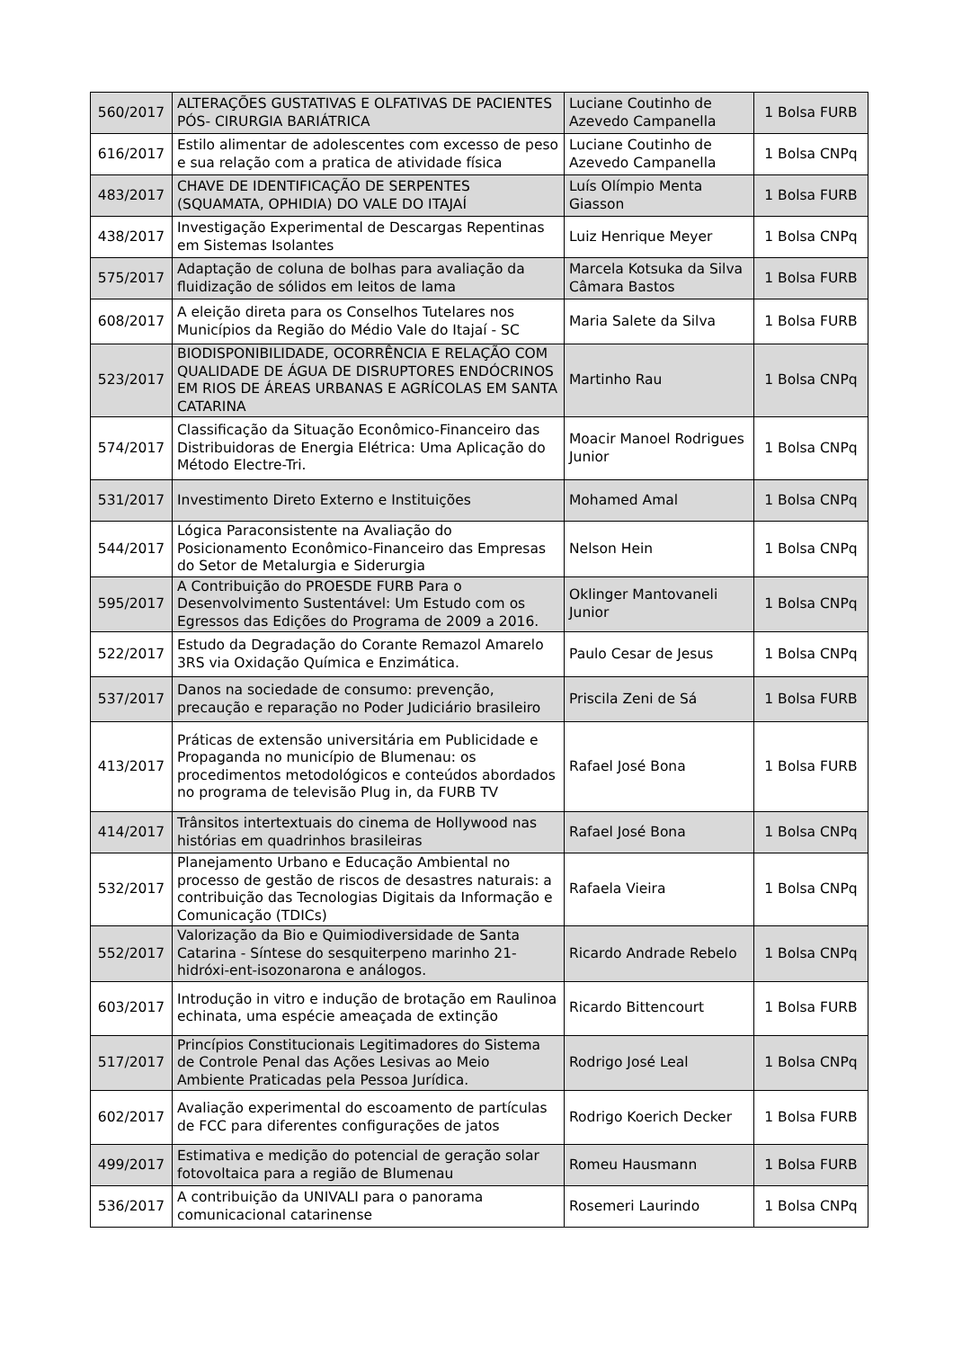| 560/2017 | ALTERAÇÕES GUSTATIVAS E OLFATIVAS DE PACIENTES PÓS- CIRURGIA BARIÁTRICA | Luciane Coutinho de Azevedo Campanella | 1 Bolsa FURB |
| 616/2017 | Estilo alimentar de adolescentes com excesso de peso e sua relação com a pratica de atividade física | Luciane Coutinho de Azevedo Campanella | 1 Bolsa CNPq |
| 483/2017 | CHAVE DE IDENTIFICAÇÃO DE SERPENTES (SQUAMATA, OPHIDIA) DO VALE DO ITAJAÍ | Luís Olímpio Menta Giasson | 1 Bolsa FURB |
| 438/2017 | Investigação Experimental de Descargas Repentinas em Sistemas Isolantes | Luiz Henrique Meyer | 1 Bolsa CNPq |
| 575/2017 | Adaptação de coluna de bolhas para avaliação da fluidização de sólidos em leitos de lama | Marcela Kotsuka da Silva Câmara Bastos | 1 Bolsa FURB |
| 608/2017 | A eleição direta para os Conselhos Tutelares nos Municípios da Região do Médio Vale do Itajaí - SC | Maria Salete da Silva | 1 Bolsa FURB |
| 523/2017 | BIODISPONIBILIDADE, OCORRÊNCIA E RELAÇÃO COM QUALIDADE DE ÁGUA DE DISRUPTORES ENDÓCRINOS EM RIOS DE ÁREAS URBANAS E AGRÍCOLAS EM SANTA CATARINA | Martinho Rau | 1 Bolsa CNPq |
| 574/2017 | Classificação da Situação Econômico-Financeiro das Distribuidoras de Energia Elétrica: Uma Aplicação do Método Electre-Tri. | Moacir Manoel Rodrigues Junior | 1 Bolsa CNPq |
| 531/2017 | Investimento Direto Externo e Instituições | Mohamed Amal | 1 Bolsa CNPq |
| 544/2017 | Lógica Paraconsistente na Avaliação do Posicionamento Econômico-Financeiro das Empresas do Setor de Metalurgia e Siderurgia | Nelson Hein | 1 Bolsa CNPq |
| 595/2017 | A Contribuição do PROESDE FURB Para o Desenvolvimento Sustentável: Um Estudo com os Egressos das Edições do Programa de 2009 a 2016. | Oklinger Mantovaneli Junior | 1 Bolsa CNPq |
| 522/2017 | Estudo da Degradação do Corante Remazol Amarelo 3RS via Oxidação Química e Enzimática. | Paulo Cesar de Jesus | 1 Bolsa CNPq |
| 537/2017 | Danos na sociedade de consumo: prevenção, precaução e reparação no Poder Judiciário brasileiro | Priscila Zeni de Sá | 1 Bolsa FURB |
| 413/2017 | Práticas de extensão universitária em Publicidade e Propaganda no município de Blumenau: os procedimentos metodológicos e conteúdos abordados no programa de televisão Plug in, da FURB TV | Rafael José Bona | 1 Bolsa FURB |
| 414/2017 | Trânsitos intertextuais do cinema de Hollywood nas histórias em quadrinhos brasileiras | Rafael José Bona | 1 Bolsa CNPq |
| 532/2017 | Planejamento Urbano e Educação Ambiental no processo de gestão de riscos de desastres naturais: a contribuição das Tecnologias Digitais da Informação e Comunicação (TDICs) | Rafaela Vieira | 1 Bolsa CNPq |
| 552/2017 | Valorização da Bio e Quimiodiversidade de Santa Catarina - Síntese do sesquiterpeno marinho 21-hidróxi-ent-isozonarona e análogos. | Ricardo Andrade Rebelo | 1 Bolsa CNPq |
| 603/2017 | Introdução in vitro e indução de brotação em Raulinoa echinata, uma espécie ameaçada de extinção | Ricardo Bittencourt | 1 Bolsa FURB |
| 517/2017 | Princípios Constitucionais Legitimadores do Sistema de Controle Penal das Ações Lesivas ao Meio Ambiente Praticadas pela Pessoa Jurídica. | Rodrigo José Leal | 1 Bolsa CNPq |
| 602/2017 | Avaliação experimental do escoamento de partículas de FCC para diferentes configurações de jatos | Rodrigo Koerich Decker | 1 Bolsa FURB |
| 499/2017 | Estimativa e medição do potencial de geração solar fotovoltaica para a região de Blumenau | Romeu Hausmann | 1 Bolsa FURB |
| 536/2017 | A contribuição da UNIVALI para o panorama comunicacional catarinense | Rosemeri Laurindo | 1 Bolsa CNPq |